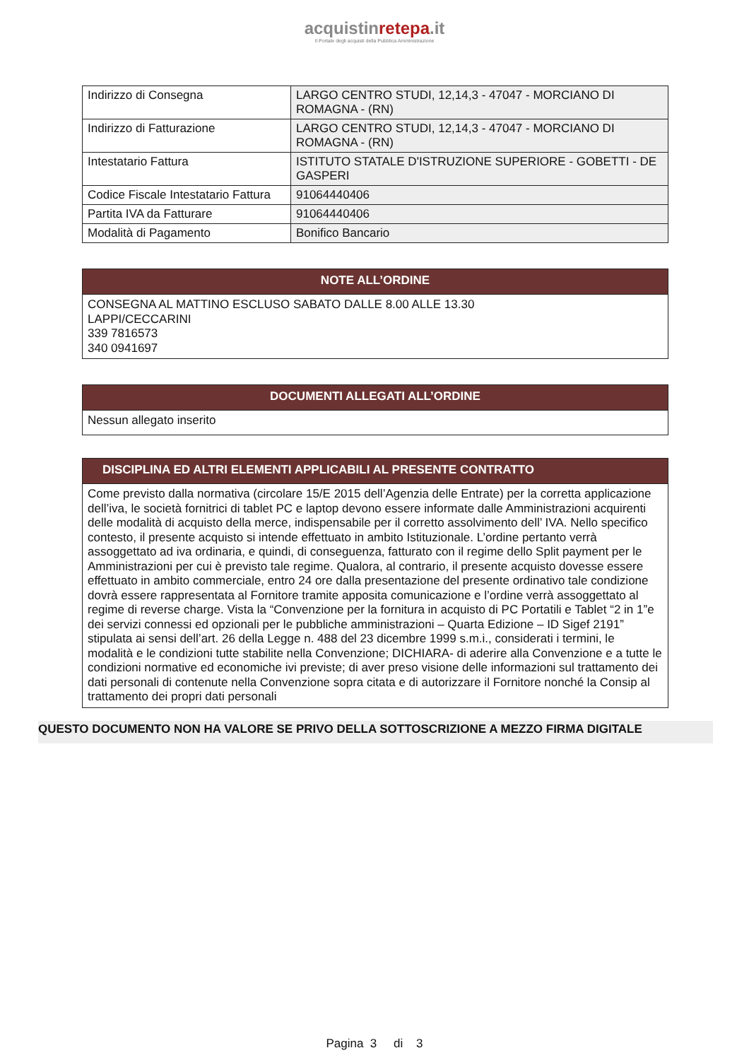acquistinretepa.it
Il Portale degli acquisti della Pubblica Amministrazione
| Indirizzo di Consegna | LARGO CENTRO STUDI, 12,14,3 - 47047 - MORCIANO DI ROMAGNA - (RN) |
| Indirizzo di Fatturazione | LARGO CENTRO STUDI, 12,14,3 - 47047 - MORCIANO DI ROMAGNA - (RN) |
| Intestatario Fattura | ISTITUTO STATALE D'ISTRUZIONE SUPERIORE - GOBETTI - DE GASPERI |
| Codice Fiscale Intestatario Fattura | 91064440406 |
| Partita IVA da Fatturare | 91064440406 |
| Modalità di Pagamento | Bonifico Bancario |
NOTE ALL’ORDINE
CONSEGNA AL MATTINO ESCLUSO SABATO DALLE 8.00 ALLE 13.30
LAPPI/CECCARINI
339 7816573
340 0941697
DOCUMENTI ALLEGATI ALL’ORDINE
Nessun allegato inserito
DISCIPLINA ED ALTRI ELEMENTI APPLICABILI AL PRESENTE CONTRATTO
Come previsto dalla normativa (circolare 15/E 2015 dell’Agenzia delle Entrate) per la corretta applicazione dell’iva, le società fornitrici di tablet PC e laptop devono essere informate dalle Amministrazioni acquirenti delle modalità di acquisto della merce, indispensabile per il corretto assolvimento dell’ IVA. Nello specifico contesto, il presente acquisto si intende effettuato in ambito Istituzionale. L’ordine pertanto verrà assoggettato ad iva ordinaria, e quindi, di conseguenza, fatturato con il regime dello Split payment per le Amministrazioni per cui è previsto tale regime. Qualora, al contrario, il presente acquisto dovesse essere effettuato in ambito commerciale, entro 24 ore dalla presentazione del presente ordinativo tale condizione dovrà essere rappresentata al Fornitore tramite apposita comunicazione e l’ordine verrà assoggettato al regime di reverse charge. Vista la “Convenzione per la fornitura in acquisto di PC Portatili e Tablet “2 in 1”e dei servizi connessi ed opzionali per le pubbliche amministrazioni – Quarta Edizione – ID Sigef 2191” stipulata ai sensi dell’art. 26 della Legge n. 488 del 23 dicembre 1999 s.m.i., considerati i termini, le modalità e le condizioni tutte stabilite nella Convenzione; DICHIARA- di aderire alla Convenzione e a tutte le condizioni normative ed economiche ivi previste; di aver preso visione delle informazioni sul trattamento dei dati personali di contenute nella Convenzione sopra citata e di autorizzare il Fornitore nonché la Consip al trattamento dei propri dati personali
QUESTO DOCUMENTO NON HA VALORE SE PRIVO DELLA SOTTOSCRIZIONE A MEZZO FIRMA DIGITALE
Pagina 3 di 3